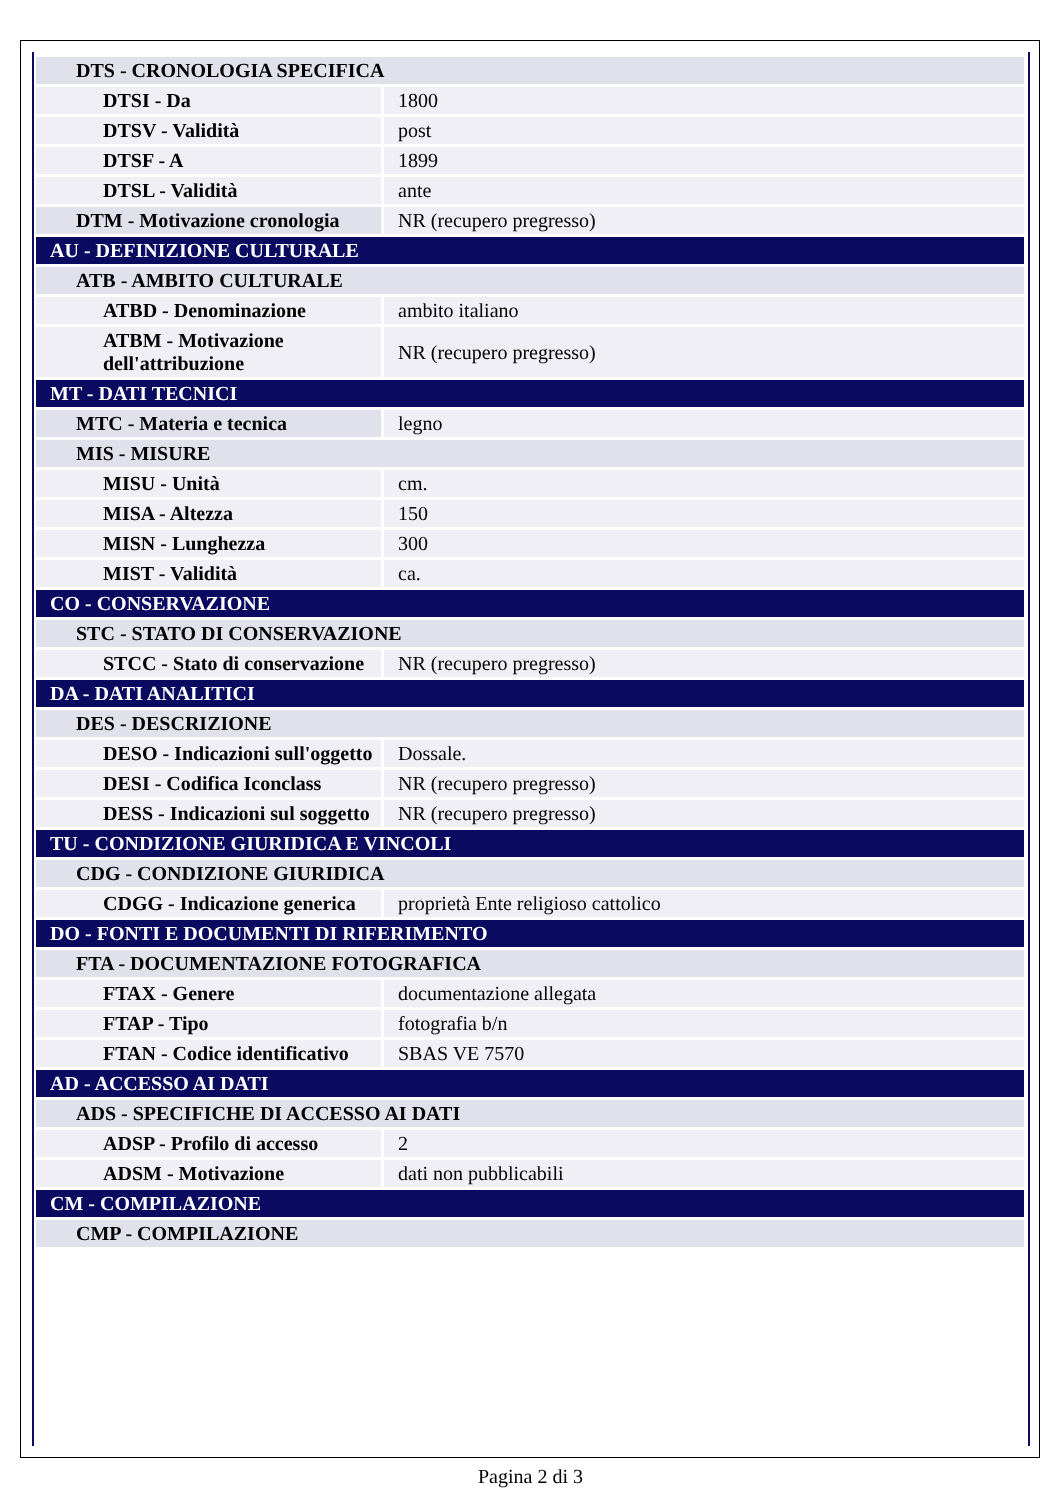| DTS - CRONOLOGIA SPECIFICA | |
| DTSI - Da | 1800 |
| DTSV - Validità | post |
| DTSF - A | 1899 |
| DTSL - Validità | ante |
| DTM - Motivazione cronologia | NR (recupero pregresso) |
| AU - DEFINIZIONE CULTURALE | |
| ATB - AMBITO CULTURALE | |
| ATBD - Denominazione | ambito italiano |
| ATBM - Motivazione dell'attribuzione | NR (recupero pregresso) |
| MT - DATI TECNICI | |
| MTC - Materia e tecnica | legno |
| MIS - MISURE | |
| MISU - Unità | cm. |
| MISA - Altezza | 150 |
| MISN - Lunghezza | 300 |
| MIST - Validità | ca. |
| CO - CONSERVAZIONE | |
| STC - STATO DI CONSERVAZIONE | |
| STCC - Stato di conservazione | NR (recupero pregresso) |
| DA - DATI ANALITICI | |
| DES - DESCRIZIONE | |
| DESO - Indicazioni sull'oggetto | Dossale. |
| DESI - Codifica Iconclass | NR (recupero pregresso) |
| DESS - Indicazioni sul soggetto | NR (recupero pregresso) |
| TU - CONDIZIONE GIURIDICA E VINCOLI | |
| CDG - CONDIZIONE GIURIDICA | |
| CDGG - Indicazione generica | proprietà Ente religioso cattolico |
| DO - FONTI E DOCUMENTI DI RIFERIMENTO | |
| FTA - DOCUMENTAZIONE FOTOGRAFICA | |
| FTAX - Genere | documentazione allegata |
| FTAP - Tipo | fotografia b/n |
| FTAN - Codice identificativo | SBAS VE 7570 |
| AD - ACCESSO AI DATI | |
| ADS - SPECIFICHE DI ACCESSO AI DATI | |
| ADSP - Profilo di accesso | 2 |
| ADSM - Motivazione | dati non pubblicabili |
| CM - COMPILAZIONE | |
| CMP - COMPILAZIONE | |
Pagina 2 di 3